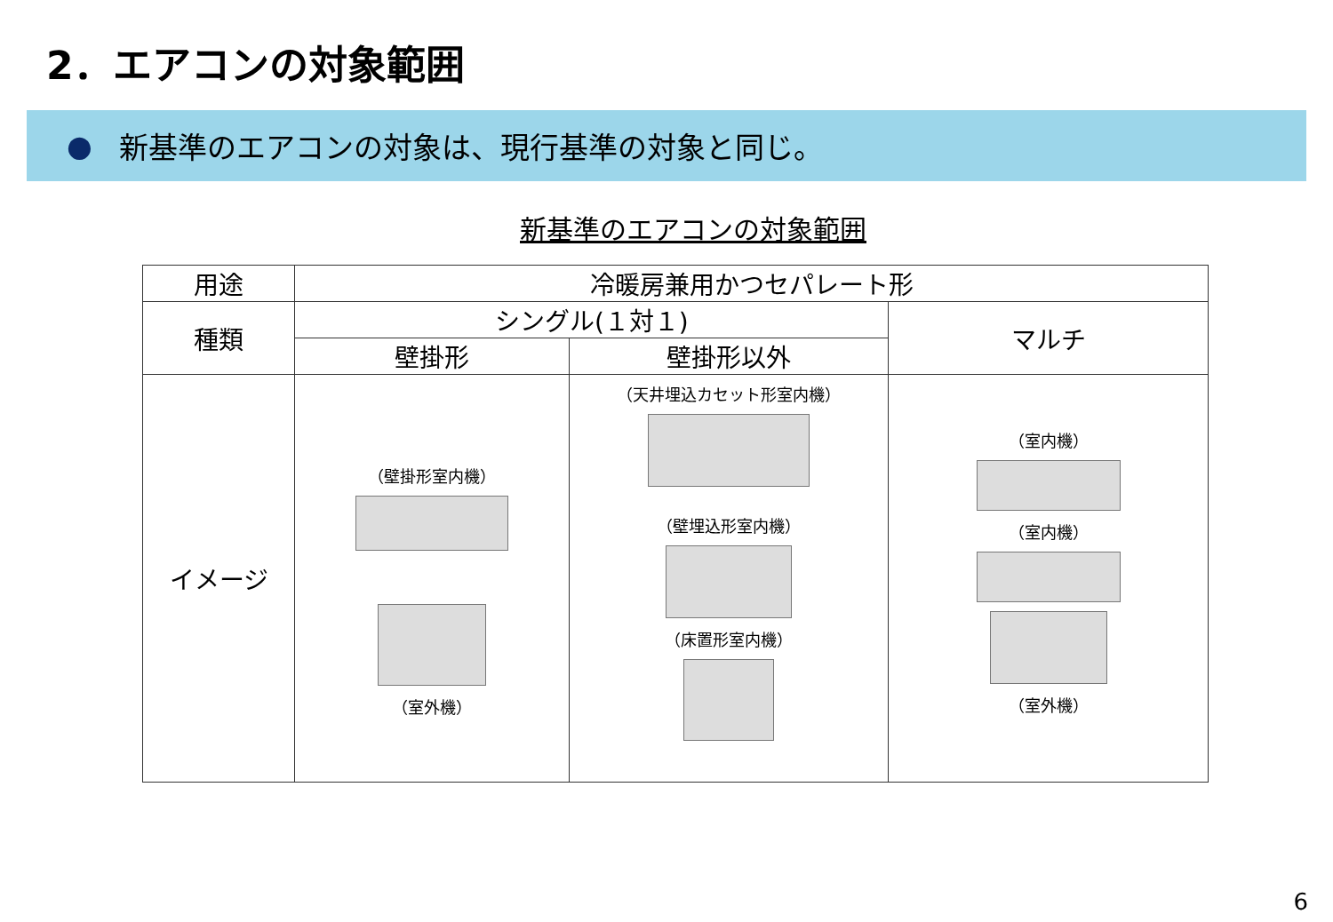2．エアコンの対象範囲
● 新基準のエアコンの対象は、現行基準の対象と同じ。
新基準のエアコンの対象範囲
| 用途 | 冷暖房兼用かつセパレート形 | | |
| 種類 | シングル(１対１) | | マルチ |
| | 壁掛形 | 壁掛形以外 | |
| イメージ | （壁掛形室内機） （室外機） | （天井埋込カセット形室内機） （壁埋込形室内機） （床置形室内機） | （室内機） （室内機） （室外機） |
6